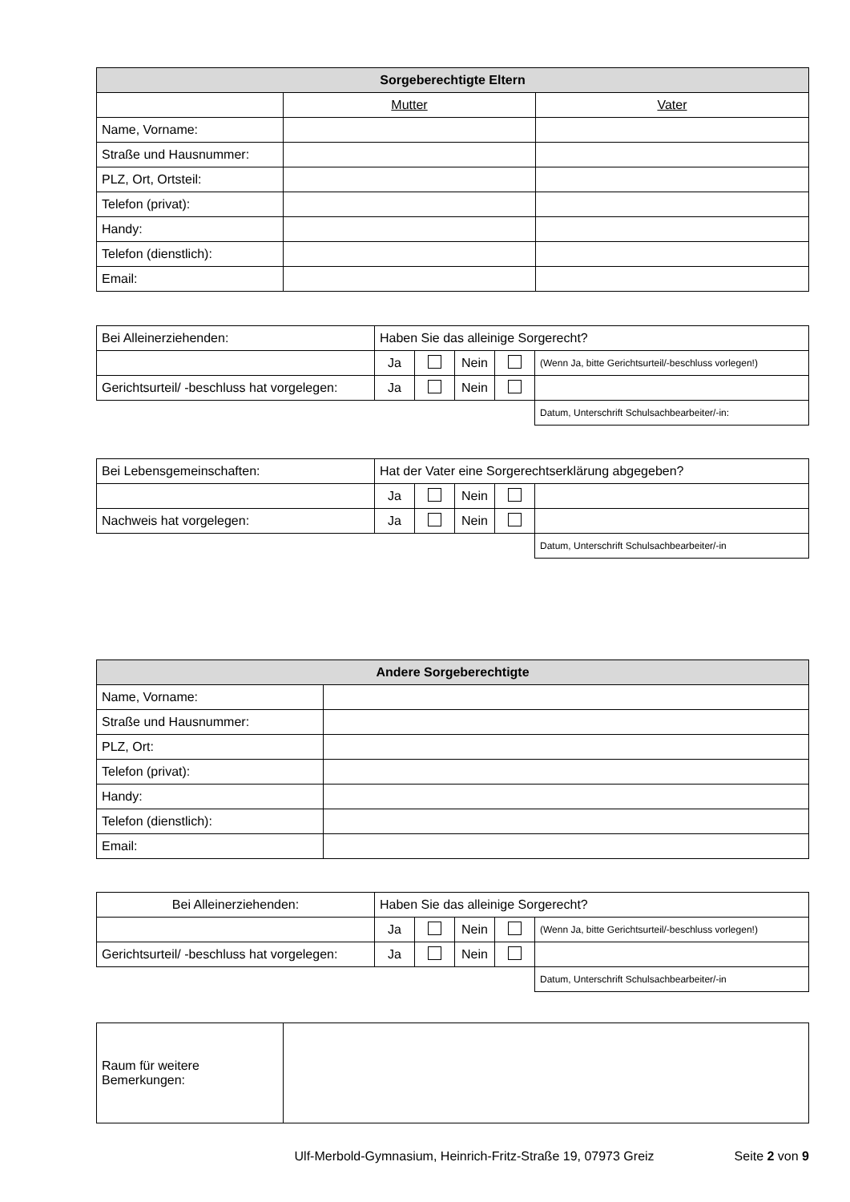| Sorgeberechtigte Eltern | | |
| --- | --- | --- |
| | Mutter | Vater |
| Name, Vorname: | | |
| Straße und Hausnummer: | | |
| PLZ, Ort, Ortsteil: | | |
| Telefon (privat): | | |
| Handy: | | |
| Telefon (dienstlich): | | |
| Email: | | |
| Bei Alleinerziehenden: | Haben Sie das alleinige Sorgerecht? | | | | |
| | Ja | | Nein | | (Wenn Ja, bitte Gerichtsurteil/-beschluss vorlegen!) |
| Gerichtsurteil/ -beschluss hat vorgelegen: | Ja | | Nein | | |
| | | | | | Datum, Unterschrift Schulsachbearbeiter/-in: |
| Bei Lebensgemeinschaften: | Hat der Vater eine Sorgerechtserklärung abgegeben? | | | | |
| | Ja | | Nein | | |
| Nachweis hat vorgelegen: | Ja | | Nein | | |
| | | | | | Datum, Unterschrift Schulsachbearbeiter/-in |
| Andere Sorgeberechtigte | |
| --- | --- |
| Name, Vorname: | |
| Straße und Hausnummer: | |
| PLZ, Ort: | |
| Telefon (privat): | |
| Handy: | |
| Telefon (dienstlich): | |
| Email: | |
| Bei Alleinerziehenden: | Haben Sie das alleinige Sorgerecht? | | | | |
| | Ja | | Nein | | (Wenn Ja, bitte Gerichtsurteil/-beschluss vorlegen!) |
| Gerichtsurteil/ -beschluss hat vorgelegen: | Ja | | Nein | | |
| | | | | | Datum, Unterschrift Schulsachbearbeiter/-in |
| Raum für weitere Bemerkungen: | |
Ulf-Merbold-Gymnasium, Heinrich-Fritz-Straße 19, 07973 Greiz Seite 2 von 9